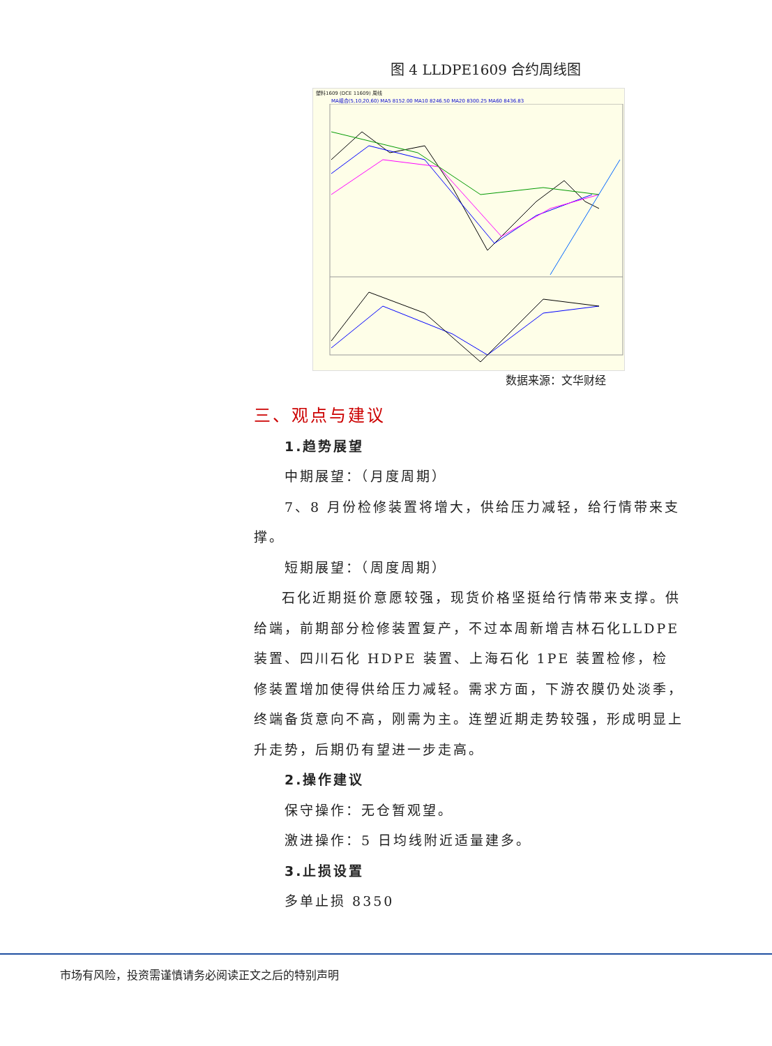图 4 LLDPE1609 合约周线图
塑料1609 (DCE 11609) 周线
MA组合(5,10,20,60) MA5 8152.00 MA10 8246.50 MA20 8300.25 MA60 8436.83
数据来源：文华财经
三、观点与建议
1.趋势展望
中期展望：（月度周期）
7、8 月份检修装置将增大，供给压力减轻，给行情带来支
撑。
短期展望：（周度周期）
石化近期挺价意愿较强，现货价格坚挺给行情带来支撑。供给端，前期部分检修装置复产，不过本周新增吉林石化LLDPE装置、四川石化 HDPE 装置、上海石化 1PE 装置检修，检修装置增加使得供给压力减轻。需求方面，下游农膜仍处淡季，终端备货意向不高，刚需为主。连塑近期走势较强，形成明显上升走势，后期仍有望进一步走高。
2.操作建议
保守操作：无仓暂观望。
激进操作：5 日均线附近适量建多。
3.止损设置
多单止损 8350
市场有风险，投资需谨慎请务必阅读正文之后的特别声明